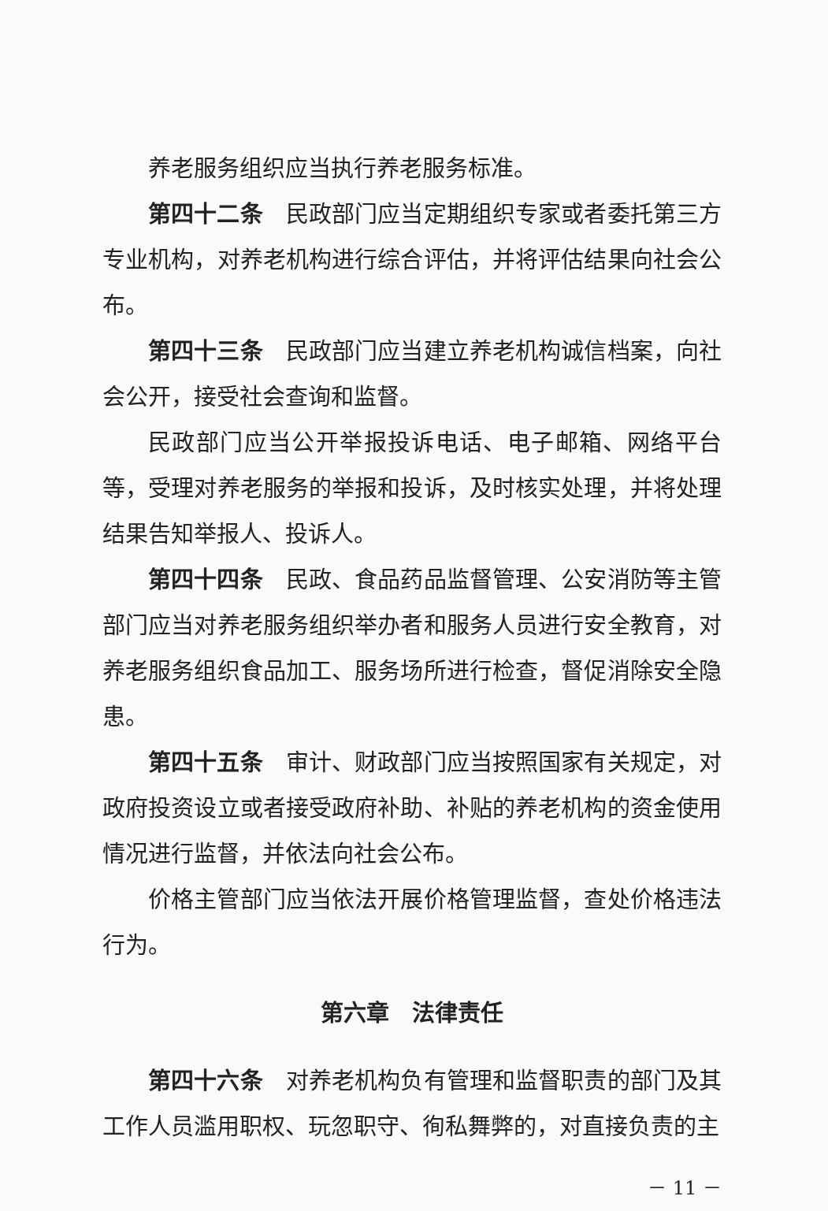养老服务组织应当执行养老服务标准。
第四十二条　民政部门应当定期组织专家或者委托第三方专业机构，对养老机构进行综合评估，并将评估结果向社会公布。
第四十三条　民政部门应当建立养老机构诚信档案，向社会公开，接受社会查询和监督。
民政部门应当公开举报投诉电话、电子邮箱、网络平台等，受理对养老服务的举报和投诉，及时核实处理，并将处理结果告知举报人、投诉人。
第四十四条　民政、食品药品监督管理、公安消防等主管部门应当对养老服务组织举办者和服务人员进行安全教育，对养老服务组织食品加工、服务场所进行检查，督促消除安全隐患。
第四十五条　审计、财政部门应当按照国家有关规定，对政府投资设立或者接受政府补助、补贴的养老机构的资金使用情况进行监督，并依法向社会公布。
价格主管部门应当依法开展价格管理监督，查处价格违法行为。
第六章　法律责任
第四十六条　对养老机构负有管理和监督职责的部门及其工作人员滥用职权、玩忽职守、徇私舞弊的，对直接负责的主
－ 11 －